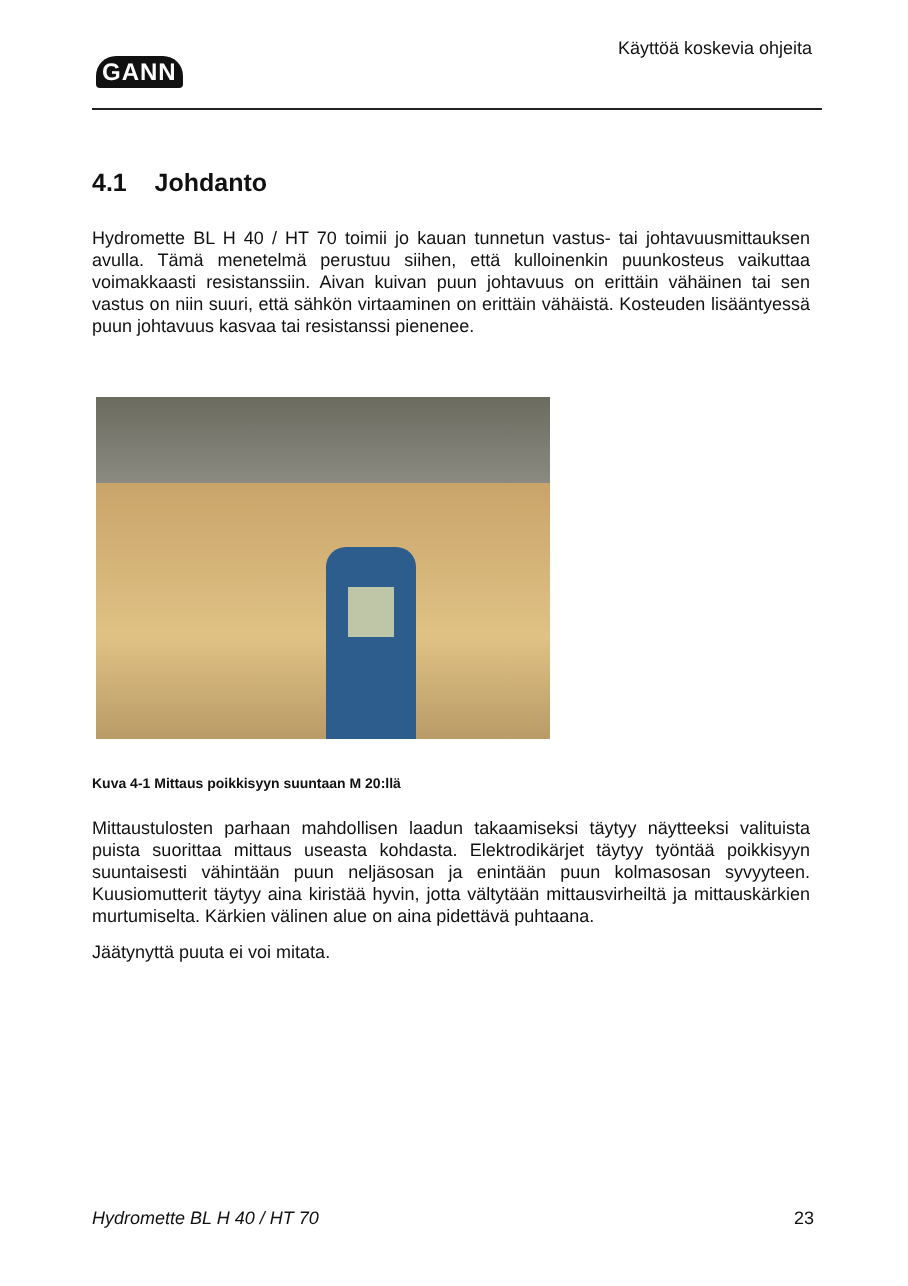GANN
Käyttöä koskevia ohjeita
4.1 Johdanto
Hydromette BL H 40 / HT 70 toimii jo kauan tunnetun vastus- tai johtavuusmittauksen avulla. Tämä menetelmä perustuu siihen, että kulloinenkin puunkosteus vaikuttaa voimakkaasti resistanssiin. Aivan kuivan puun johtavuus on erittäin vähäinen tai sen vastus on niin suuri, että sähkön virtaaminen on erittäin vähäistä. Kosteuden lisääntyessä puun johtavuus kasvaa tai resistanssi pienenee.
Kuva 4-1 Mittaus poikkisyyn suuntaan M 20:llä
Mittaustulosten parhaan mahdollisen laadun takaamiseksi täytyy näytteeksi valituista puista suorittaa mittaus useasta kohdasta. Elektrodikärjet täytyy työntää poikkisyyn suuntaisesti vähintään puun neljäsosan ja enintään puun kolmasosan syvyyteen. Kuusiomutterit täytyy aina kiristää hyvin, jotta vältytään mittausvirheiltä ja mittauskärkien murtumiselta. Kärkien välinen alue on aina pidettävä puhtaana.
Jäätynyttä puuta ei voi mitata.
Hydromette BL H 40 / HT 70 23